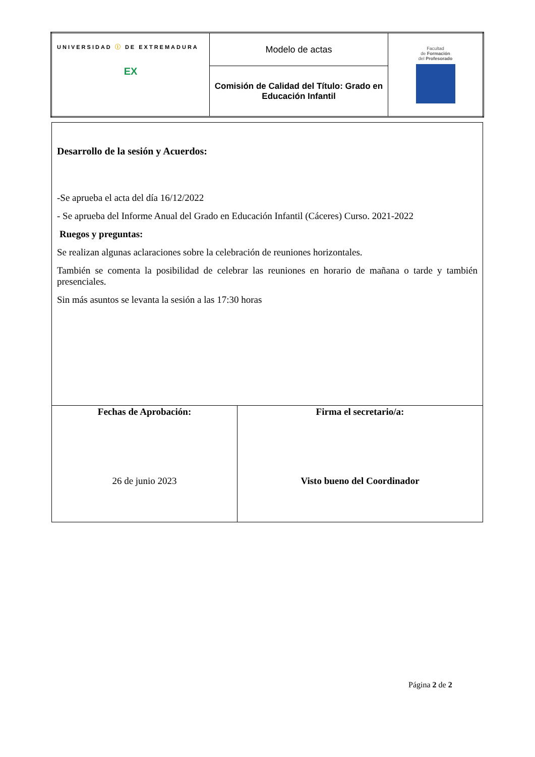| UNIVERSIDAD Ⓘ DE EXTREMADURA EX | Modelo de actas | Facultad de Formación del Profesorado |
| | Comisión de Calidad del Título: Grado en Educación Infantil | |
| Desarrollo de la sesión y Acuerdos: -Se aprueba el acta del día 16/12/2022 - Se aprueba del Informe Anual del Grado en Educación Infantil (Cáceres) Curso. 2021-2022 Ruegos y preguntas: Se realizan algunas aclaraciones sobre la celebración de reuniones horizontales. También se comenta la posibilidad de celebrar las reuniones en horario de mañana o tarde y también presenciales. Sin más asuntos se levanta la sesión a las 17:30 horas | |
| Fechas de Aprobación: 26 de junio 2023 | Firma el secretario/a: Visto bueno del Coordinador |
Página 2 de 2